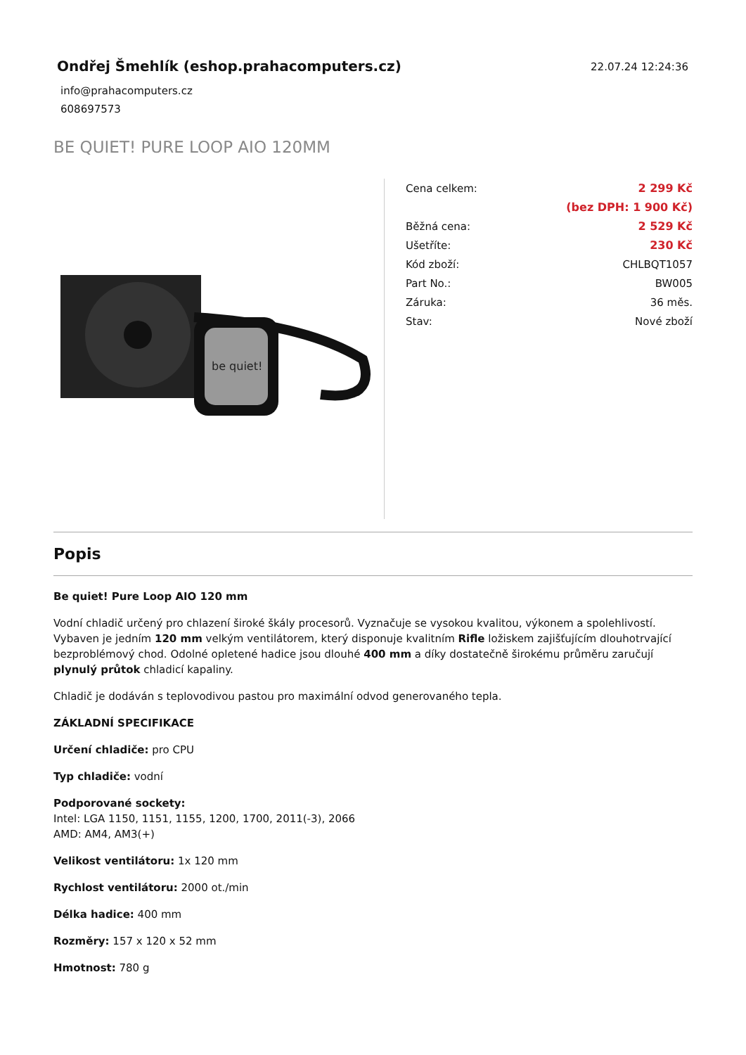Ondřej Šmehlík (eshop.prahacomputers.cz)
info@prahacomputers.cz
608697573
22.07.24 12:24:36
BE QUIET! PURE LOOP AIO 120MM
be quiet!
| Cena celkem: | 2 299 Kč |
| | (bez DPH: 1 900 Kč) |
| Běžná cena: | 2 529 Kč |
| Ušetříte: | 230 Kč |
| Kód zboží: | CHLBQT1057 |
| Part No.: | BW005 |
| Záruka: | 36 měs. |
| Stav: | Nové zboží |
Popis
Be quiet! Pure Loop AIO 120 mm
Vodní chladič určený pro chlazení široké škály procesorů. Vyznačuje se vysokou kvalitou, výkonem a spolehlivostí. Vybaven je jedním 120 mm velkým ventilátorem, který disponuje kvalitním Rifle ložiskem zajišťujícím dlouhotrvající bezproblémový chod. Odolné opletené hadice jsou dlouhé 400 mm a díky dostatečně širokému průměru zaručují plynulý průtok chladicí kapaliny.
Chladič je dodáván s teplovodivou pastou pro maximální odvod generovaného tepla.
ZÁKLADNÍ SPECIFIKACE
Určení chladiče: pro CPU
Typ chladiče: vodní
Podporované sockety:
Intel: LGA 1150, 1151, 1155, 1200, 1700, 2011(-3), 2066
AMD: AM4, AM3(+)
Velikost ventilátoru: 1x 120 mm
Rychlost ventilátoru: 2000 ot./min
Délka hadice: 400 mm
Rozměry: 157 x 120 x 52 mm
Hmotnost: 780 g